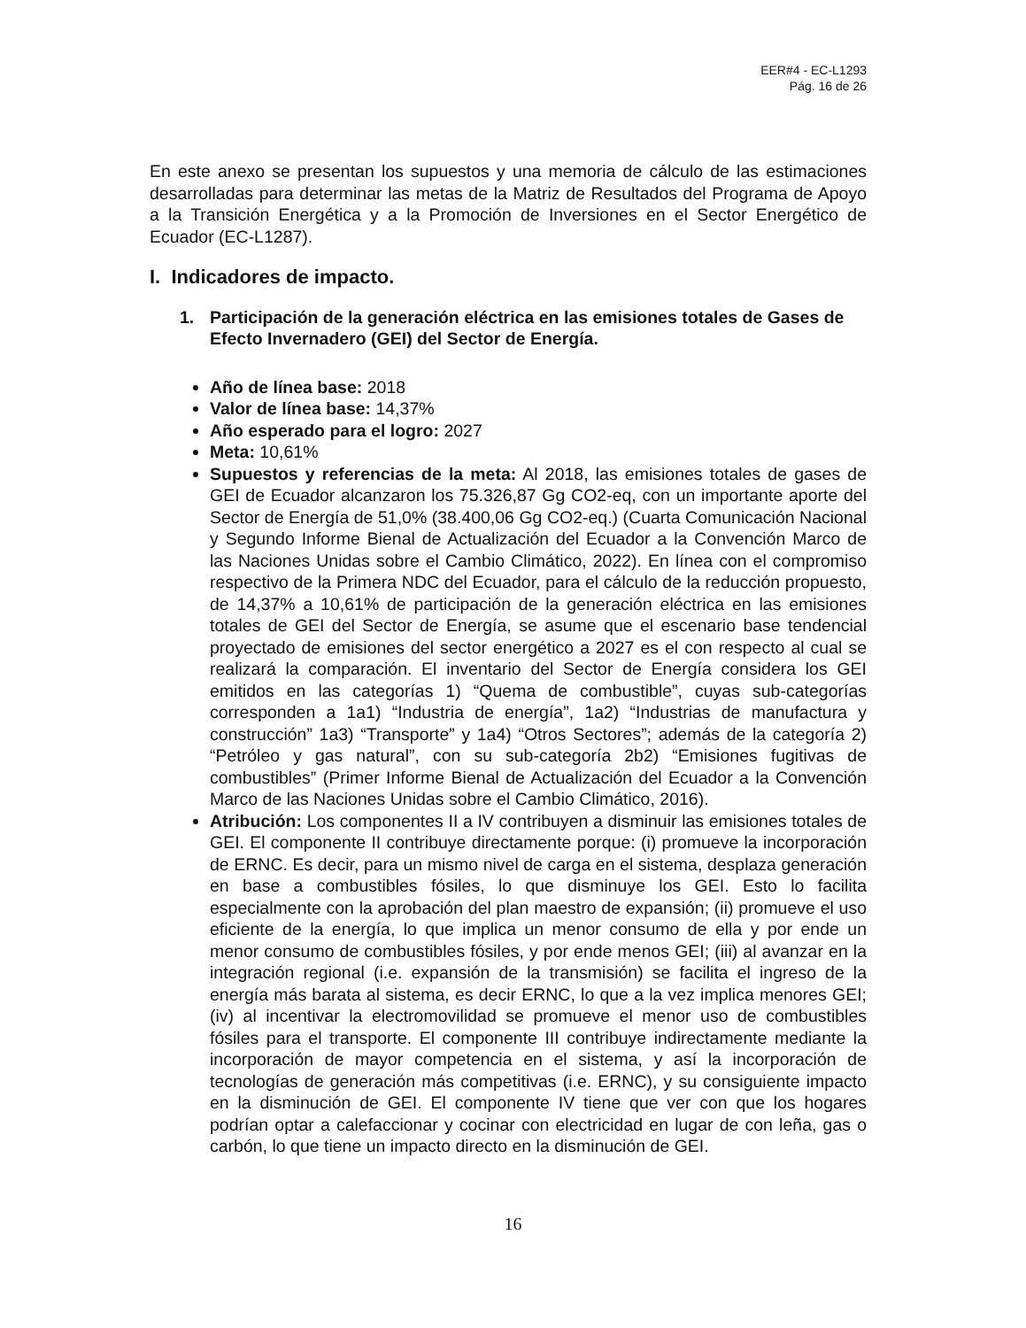EER#4 - EC-L1293
Pág. 16 de 26
En este anexo se presentan los supuestos y una memoria de cálculo de las estimaciones desarrolladas para determinar las metas de la Matriz de Resultados del Programa de Apoyo a la Transición Energética y a la Promoción de Inversiones en el Sector Energético de Ecuador (EC-L1287).
I. Indicadores de impacto.
1. Participación de la generación eléctrica en las emisiones totales de Gases de Efecto Invernadero (GEI) del Sector de Energía.
Año de línea base: 2018
Valor de línea base: 14,37%
Año esperado para el logro: 2027
Meta: 10,61%
Supuestos y referencias de la meta: Al 2018, las emisiones totales de gases de GEI de Ecuador alcanzaron los 75.326,87 Gg CO2-eq, con un importante aporte del Sector de Energía de 51,0% (38.400,06 Gg CO2-eq.) (Cuarta Comunicación Nacional y Segundo Informe Bienal de Actualización del Ecuador a la Convención Marco de las Naciones Unidas sobre el Cambio Climático, 2022). En línea con el compromiso respectivo de la Primera NDC del Ecuador, para el cálculo de la reducción propuesto, de 14,37% a 10,61% de participación de la generación eléctrica en las emisiones totales de GEI del Sector de Energía, se asume que el escenario base tendencial proyectado de emisiones del sector energético a 2027 es el con respecto al cual se realizará la comparación. El inventario del Sector de Energía considera los GEI emitidos en las categorías 1) “Quema de combustible”, cuyas sub-categorías corresponden a 1a1) “Industria de energía”, 1a2) “Industrias de manufactura y construcción” 1a3) “Transporte” y 1a4) “Otros Sectores”; además de la categoría 2) “Petróleo y gas natural”, con su sub-categoría 2b2) “Emisiones fugitivas de combustibles” (Primer Informe Bienal de Actualización del Ecuador a la Convención Marco de las Naciones Unidas sobre el Cambio Climático, 2016).
Atribución: Los componentes II a IV contribuyen a disminuir las emisiones totales de GEI. El componente II contribuye directamente porque: (i) promueve la incorporación de ERNC. Es decir, para un mismo nivel de carga en el sistema, desplaza generación en base a combustibles fósiles, lo que disminuye los GEI. Esto lo facilita especialmente con la aprobación del plan maestro de expansión; (ii) promueve el uso eficiente de la energía, lo que implica un menor consumo de ella y por ende un menor consumo de combustibles fósiles, y por ende menos GEI; (iii) al avanzar en la integración regional (i.e. expansión de la transmisión) se facilita el ingreso de la energía más barata al sistema, es decir ERNC, lo que a la vez implica menores GEI; (iv) al incentivar la electromovilidad se promueve el menor uso de combustibles fósiles para el transporte. El componente III contribuye indirectamente mediante la incorporación de mayor competencia en el sistema, y así la incorporación de tecnologías de generación más competitivas (i.e. ERNC), y su consiguiente impacto en la disminución de GEI. El componente IV tiene que ver con que los hogares podrían optar a calefaccionar y cocinar con electricidad en lugar de con leña, gas o carbón, lo que tiene un impacto directo en la disminución de GEI.
16